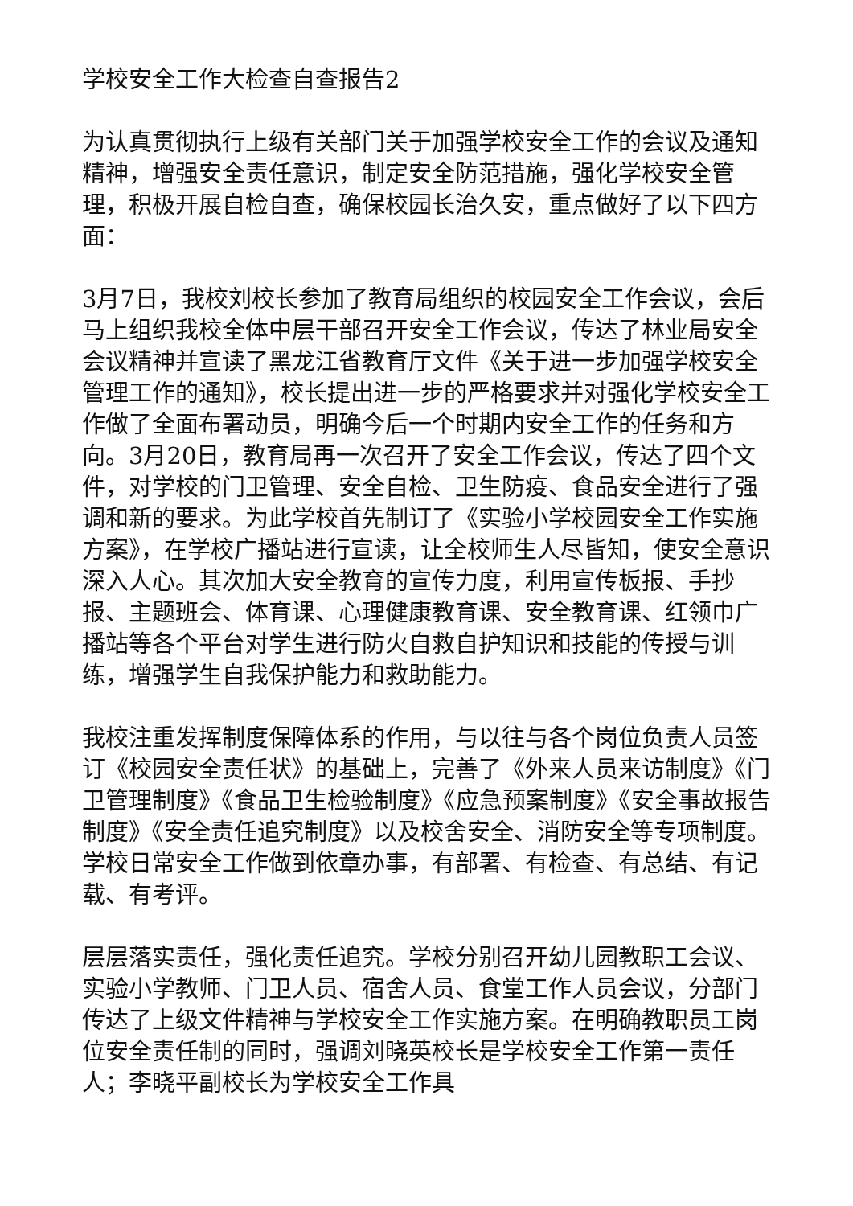学校安全工作大检查自查报告2
为认真贯彻执行上级有关部门关于加强学校安全工作的会议及通知精神，增强安全责任意识，制定安全防范措施，强化学校安全管理，积极开展自检自查，确保校园长治久安，重点做好了以下四方面：
3月7日，我校刘校长参加了教育局组织的校园安全工作会议，会后马上组织我校全体中层干部召开安全工作会议，传达了林业局安全会议精神并宣读了黑龙江省教育厅文件《关于进一步加强学校安全管理工作的通知》，校长提出进一步的严格要求并对强化学校安全工作做了全面布署动员，明确今后一个时期内安全工作的任务和方向。3月20日，教育局再一次召开了安全工作会议，传达了四个文件，对学校的门卫管理、安全自检、卫生防疫、食品安全进行了强调和新的要求。为此学校首先制订了《实验小学校园安全工作实施方案》，在学校广播站进行宣读，让全校师生人尽皆知，使安全意识深入人心。其次加大安全教育的宣传力度，利用宣传板报、手抄报、主题班会、体育课、心理健康教育课、安全教育课、红领巾广播站等各个平台对学生进行防火自救自护知识和技能的传授与训练，增强学生自我保护能力和救助能力。
我校注重发挥制度保障体系的作用，与以往与各个岗位负责人员签订《校园安全责任状》的基础上，完善了《外来人员来访制度》《门卫管理制度》《食品卫生检验制度》《应急预案制度》《安全事故报告制度》《安全责任追究制度》以及校舍安全、消防安全等专项制度。学校日常安全工作做到依章办事，有部署、有检查、有总结、有记载、有考评。
层层落实责任，强化责任追究。学校分别召开幼儿园教职工会议、实验小学教师、门卫人员、宿舍人员、食堂工作人员会议，分部门传达了上级文件精神与学校安全工作实施方案。在明确教职员工岗位安全责任制的同时，强调刘晓英校长是学校安全工作第一责任人；李晓平副校长为学校安全工作具